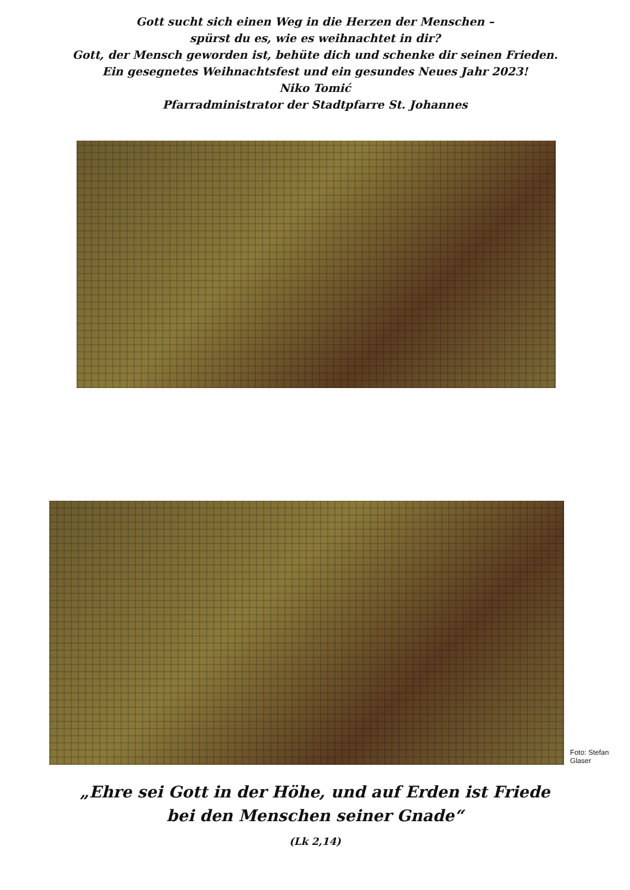Gott sucht sich einen Weg in die Herzen der Menschen –
spürst du es, wie es weihnachtet in dir?
Gott, der Mensch geworden ist, behüte dich und schenke dir seinen Frieden.
Ein gesegnetes Weihnachtsfest und ein gesundes Neues Jahr 2023!
Niko Tomić
Pfarradministrator der Stadtpfarre St. Johannes
Foto: Stefan Glaser
„Ehre sei Gott in der Höhe, und auf Erden ist Friede
bei den Menschen seiner Gnade“
(Lk 2,14)